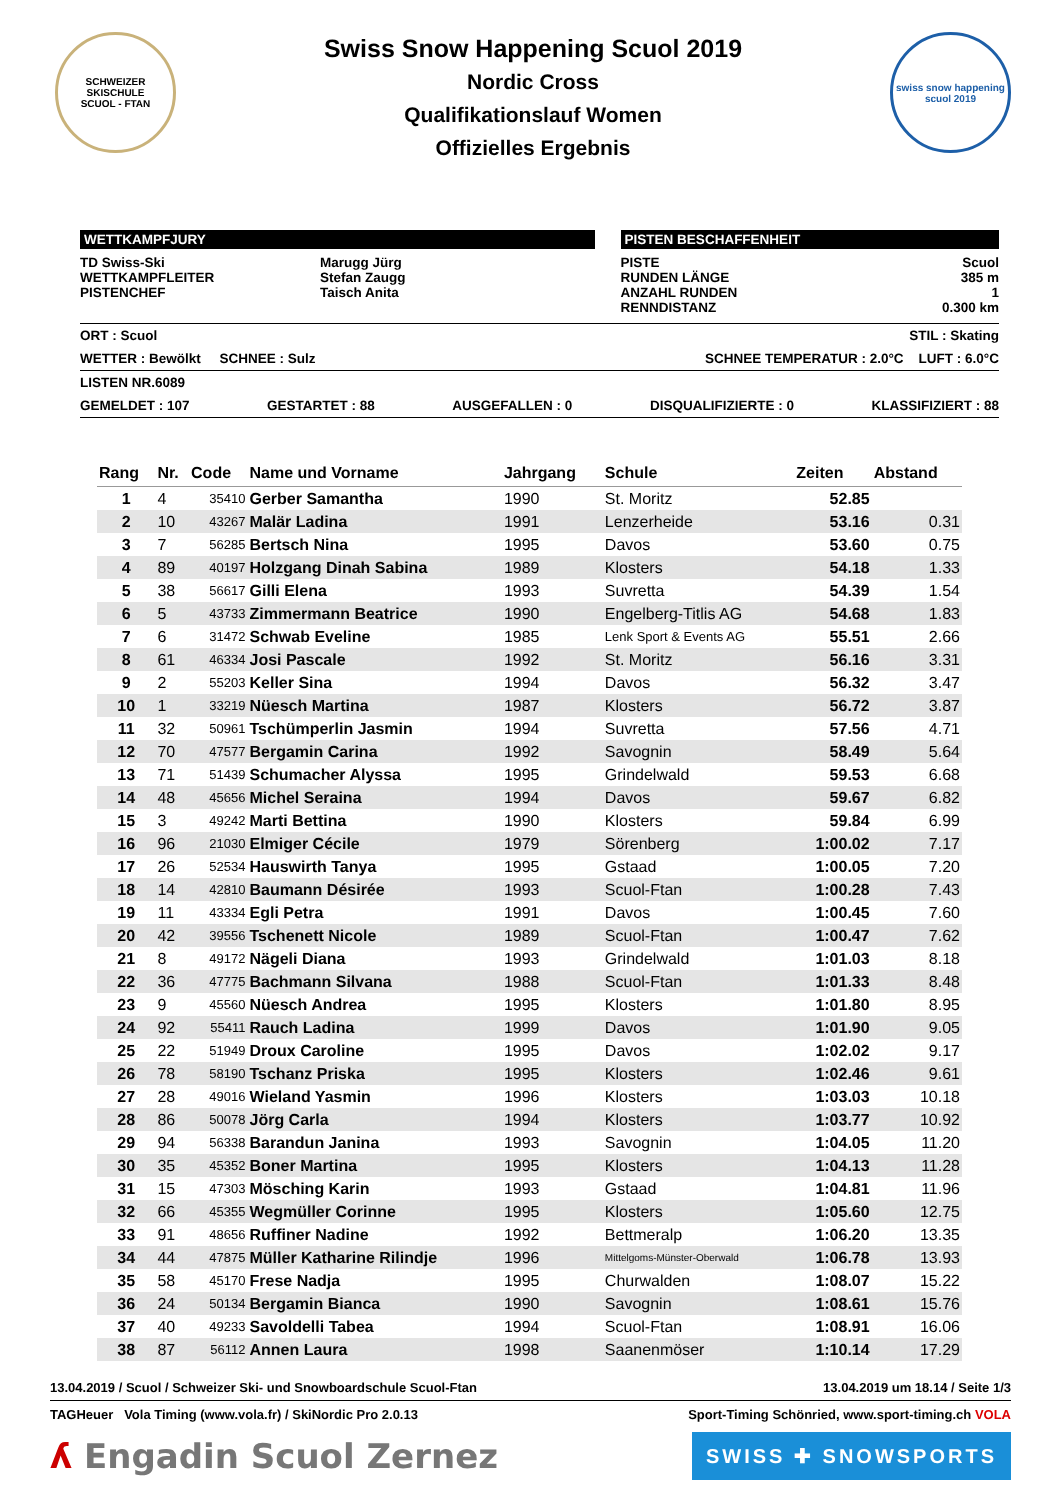SCHWEIZER SKISCHULE
SCUOL - FTAN
Swiss Snow Happening Scuol 2019
Nordic Cross
Qualifikationslauf Women
Offizielles Ergebnis
swiss snow happening
scuol 2019
WETTKAMPFJURY
TD Swiss-Ski
WETTKAMPFLEITER
PISTENCHEF
Marugg Jürg
Stefan Zaugg
Taisch Anita
PISTEN BESCHAFFENHEIT
PISTE
RUNDEN LÄNGE
ANZAHL RUNDEN
RENNDISTANZ
Scuol
385 m
1
0.300 km
ORT : Scuol STIL : Skating
WETTER : Bewölkt SCHNEE : Sulz SCHNEE TEMPERATUR : 2.0°C LUFT : 6.0°C
LISTEN NR.6089
GEMELDET : 107 GESTARTET : 88 AUSGEFALLEN : 0 DISQUALIFIZIERTE : 0 KLASSIFIZIERT : 88
| Rang | Nr. | Code | Name und Vorname | Jahrgang | Schule | Zeiten | Abstand |
| --- | --- | --- | --- | --- | --- | --- | --- |
| 1 | 4 | 35410 | Gerber Samantha | 1990 | St. Moritz | 52.85 | |
| 2 | 10 | 43267 | Malär Ladina | 1991 | Lenzerheide | 53.16 | 0.31 |
| 3 | 7 | 56285 | Bertsch Nina | 1995 | Davos | 53.60 | 0.75 |
| 4 | 89 | 40197 | Holzgang Dinah Sabina | 1989 | Klosters | 54.18 | 1.33 |
| 5 | 38 | 56617 | Gilli Elena | 1993 | Suvretta | 54.39 | 1.54 |
| 6 | 5 | 43733 | Zimmermann Beatrice | 1990 | Engelberg-Titlis AG | 54.68 | 1.83 |
| 7 | 6 | 31472 | Schwab Eveline | 1985 | Lenk Sport & Events AG | 55.51 | 2.66 |
| 8 | 61 | 46334 | Josi Pascale | 1992 | St. Moritz | 56.16 | 3.31 |
| 9 | 2 | 55203 | Keller Sina | 1994 | Davos | 56.32 | 3.47 |
| 10 | 1 | 33219 | Nüesch Martina | 1987 | Klosters | 56.72 | 3.87 |
| 11 | 32 | 50961 | Tschümperlin Jasmin | 1994 | Suvretta | 57.56 | 4.71 |
| 12 | 70 | 47577 | Bergamin Carina | 1992 | Savognin | 58.49 | 5.64 |
| 13 | 71 | 51439 | Schumacher Alyssa | 1995 | Grindelwald | 59.53 | 6.68 |
| 14 | 48 | 45656 | Michel Seraina | 1994 | Davos | 59.67 | 6.82 |
| 15 | 3 | 49242 | Marti Bettina | 1990 | Klosters | 59.84 | 6.99 |
| 16 | 96 | 21030 | Elmiger Cécile | 1979 | Sörenberg | 1:00.02 | 7.17 |
| 17 | 26 | 52534 | Hauswirth Tanya | 1995 | Gstaad | 1:00.05 | 7.20 |
| 18 | 14 | 42810 | Baumann Désirée | 1993 | Scuol-Ftan | 1:00.28 | 7.43 |
| 19 | 11 | 43334 | Egli Petra | 1991 | Davos | 1:00.45 | 7.60 |
| 20 | 42 | 39556 | Tschenett Nicole | 1989 | Scuol-Ftan | 1:00.47 | 7.62 |
| 21 | 8 | 49172 | Nägeli Diana | 1993 | Grindelwald | 1:01.03 | 8.18 |
| 22 | 36 | 47775 | Bachmann Silvana | 1988 | Scuol-Ftan | 1:01.33 | 8.48 |
| 23 | 9 | 45560 | Nüesch Andrea | 1995 | Klosters | 1:01.80 | 8.95 |
| 24 | 92 | 55411 | Rauch Ladina | 1999 | Davos | 1:01.90 | 9.05 |
| 25 | 22 | 51949 | Droux Caroline | 1995 | Davos | 1:02.02 | 9.17 |
| 26 | 78 | 58190 | Tschanz Priska | 1995 | Klosters | 1:02.46 | 9.61 |
| 27 | 28 | 49016 | Wieland Yasmin | 1996 | Klosters | 1:03.03 | 10.18 |
| 28 | 86 | 50078 | Jörg Carla | 1994 | Klosters | 1:03.77 | 10.92 |
| 29 | 94 | 56338 | Barandun Janina | 1993 | Savognin | 1:04.05 | 11.20 |
| 30 | 35 | 45352 | Boner Martina | 1995 | Klosters | 1:04.13 | 11.28 |
| 31 | 15 | 47303 | Mösching Karin | 1993 | Gstaad | 1:04.81 | 11.96 |
| 32 | 66 | 45355 | Wegmüller Corinne | 1995 | Klosters | 1:05.60 | 12.75 |
| 33 | 91 | 48656 | Ruffiner Nadine | 1992 | Bettmeralp | 1:06.20 | 13.35 |
| 34 | 44 | 47875 | Müller Katharine Rilindje | 1996 | Mittelgoms-Münster-Oberwald | 1:06.78 | 13.93 |
| 35 | 58 | 45170 | Frese Nadja | 1995 | Churwalden | 1:08.07 | 15.22 |
| 36 | 24 | 50134 | Bergamin Bianca | 1990 | Savognin | 1:08.61 | 15.76 |
| 37 | 40 | 49233 | Savoldelli Tabea | 1994 | Scuol-Ftan | 1:08.91 | 16.06 |
| 38 | 87 | 56112 | Annen Laura | 1998 | Saanenmöser | 1:10.14 | 17.29 |
13.04.2019 / Scuol / Schweizer Ski- und Snowboardschule Scuol-Ftan 13.04.2019 um 18.14 / Seite 1/3
TAGHeuer Vola Timing (www.vola.fr) / SkiNordic Pro 2.0.13 Sport-Timing Schönried, www.sport-timing.ch VOLA
ʎ Engadin Scuol Zernez SWISS ✚ SNOWSPORTS